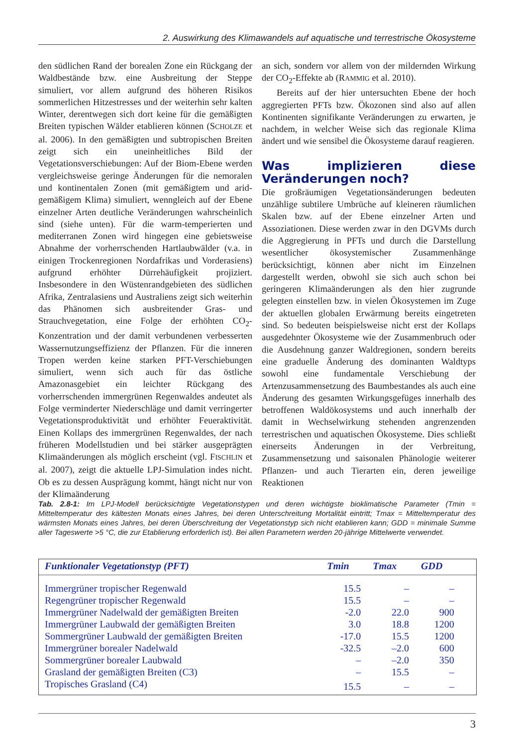2. Auswirkung des Klimawandels auf aquatische und terrestrische Ökosysteme
den südlichen Rand der borealen Zone ein Rückgang der Waldbestände bzw. eine Ausbreitung der Steppe simuliert, vor allem aufgrund des höheren Risikos sommerlichen Hitzestresses und der weiterhin sehr kalten Winter, derentwegen sich dort keine für die gemäßigten Breiten typischen Wälder etablieren können (SCHOLZE et al. 2006). In den gemäßigten und subtropischen Breiten zeigt sich ein uneinheitliches Bild der Vegetationsverschiebungen: Auf der Biom-Ebene werden vergleichsweise geringe Änderungen für die nemoralen und kontinentalen Zonen (mit gemäßigtem und arid-gemäßigem Klima) simuliert, wenngleich auf der Ebene einzelner Arten deutliche Veränderungen wahrscheinlich sind (siehe unten). Für die warm-temperierten und mediterranen Zonen wird hingegen eine gebietsweise Abnahme der vorherrschenden Hartlaubwälder (v.a. in einigen Trockenregionen Nordafrikas und Vorderasiens) aufgrund erhöhter Dürrehäufigkeit projiziert. Insbesondere in den Wüstenrandgebieten des südlichen Afrika, Zentralasiens und Australiens zeigt sich weiterhin das Phänomen sich ausbreitender Gras- und Strauchvegetation, eine Folge der erhöhten CO<sub>2</sub>-Konzentration und der damit verbundenen verbesserten Wassernutzungseffizienz der Pflanzen. Für die inneren Tropen werden keine starken PFT-Verschiebungen simuliert, wenn sich auch für das östliche Amazonasgebiet ein leichter Rückgang des vorherrschenden immergrünen Regenwaldes andeutet als Folge verminderter Niederschläge und damit verringerter Vegetationsproduktivität und erhöhter Feueraktivität. Einen Kollaps des immergrünen Regenwaldes, der nach früheren Modellstudien und bei stärker ausgeprägten Klimaänderungen als möglich erscheint (vgl. FISCHLIN et al. 2007), zeigt die aktuelle LPJ-Simulation indes nicht. Ob es zu dessen Ausprägung kommt, hängt nicht nur von der Klimaänderung
an sich, sondern vor allem von der mildernden Wirkung der CO<sub>2</sub>-Effekte ab (RAMMIG et al. 2010).
Bereits auf der hier untersuchten Ebene der hoch aggregierten PFTs bzw. Ökozonen sind also auf allen Kontinenten signifikante Veränderungen zu erwarten, je nachdem, in welcher Weise sich das regionale Klima ändert und wie sensibel die Ökosysteme darauf reagieren.
Was implizieren diese Veränderungen noch?
Die großräumigen Vegetationsänderungen bedeuten unzählige subtilere Umbrüche auf kleineren räumlichen Skalen bzw. auf der Ebene einzelner Arten und Assoziationen. Diese werden zwar in den DGVMs durch die Aggregierung in PFTs und durch die Darstellung wesentlicher ökosystemischer Zusammenhänge berücksichtigt, können aber nicht im Einzelnen dargestellt werden, obwohl sie sich auch schon bei geringeren Klimaänderungen als den hier zugrunde gelegten einstellen bzw. in vielen Ökosystemen im Zuge der aktuellen globalen Erwärmung bereits eingetreten sind. So bedeuten beispielsweise nicht erst der Kollaps ausgedehnter Ökosysteme wie der Zusammenbruch oder die Ausdehnung ganzer Waldregionen, sondern bereits eine graduelle Änderung des dominanten Waldtyps sowohl eine fundamentale Verschiebung der Artenzusammensetzung des Baumbestandes als auch eine Änderung des gesamten Wirkungsgefüges innerhalb des betroffenen Waldökosystems und auch innerhalb der damit in Wechselwirkung stehenden angrenzenden terrestrischen und aquatischen Ökosysteme. Dies schließt einerseits Änderungen in der Verbreitung, Zusammensetzung und saisonalen Phänologie weiterer Pflanzen- und auch Tierarten ein, deren jeweilige Reaktionen
Tab. 2.8-1: Im LPJ-Modell berücksichtigte Vegetationstypen und deren wichtigste bioklimatische Parameter (Tmin = Mitteltemperatur des kältesten Monats eines Jahres, bei deren Unterschreitung Mortalität eintritt; Tmax = Mitteltemperatur des wärmsten Monats eines Jahres, bei deren Überschreitung der Vegetationstyp sich nicht etablieren kann; GDD = minimale Summe aller Tageswerte >5 °C, die zur Etablierung erforderlich ist). Bei allen Parametern werden 20-jährige Mittelwerte verwendet.
| Funktionaler Vegetationstyp (PFT) | Tmin | Tmax | GDD | |
| --- | --- | --- | --- | --- |
| Immergrüner tropischer Regenwald | 15.5 | – | – | |
| Regengrüner tropischer Regenwald | 15.5 | – | – | |
| Immergrüner Nadelwald der gemäßigten Breiten | -2.0 | 22.0 | 900 | |
| Immergrüner Laubwald der gemäßigten Breiten | 3.0 | 18.8 | 1200 | |
| Sommergrüner Laubwald der gemäßigten Breiten | -17.0 | 15.5 | 1200 | |
| Immergrüner borealer Nadelwald | -32.5 | –2.0 | 600 | |
| Sommergrüner borealer Laubwald | – | –2.0 | 350 | |
| Grasland der gemäßigten Breiten (C3) | – | 15.5 | – | |
| Tropisches Grasland (C4) | 15.5 | – | – | |
3